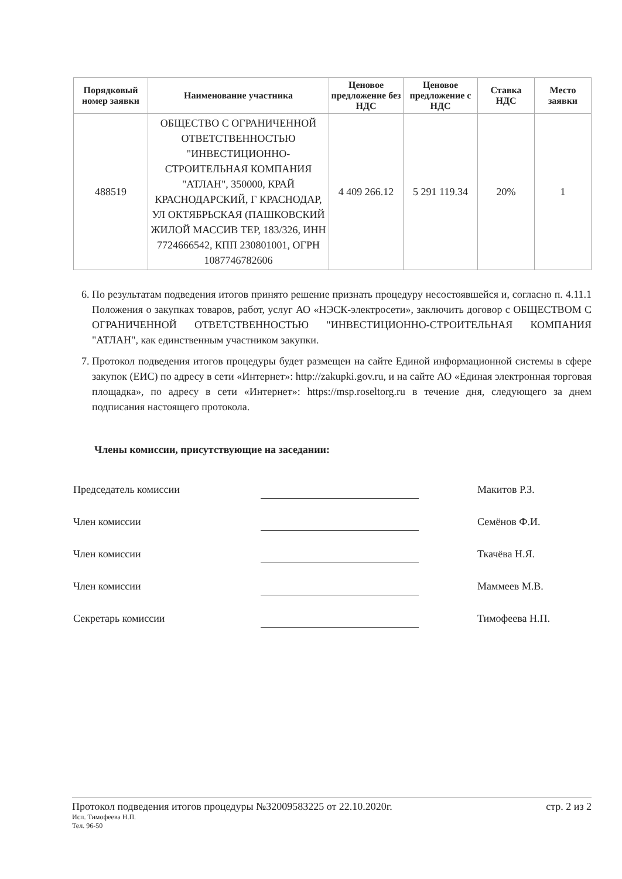| Порядковый номер заявки | Наименование участника | Ценовое предложение без НДС | Ценовое предложение с НДС | Ставка НДС | Место заявки |
| --- | --- | --- | --- | --- | --- |
| 488519 | ОБЩЕСТВО С ОГРАНИЧЕННОЙ ОТВЕТСТВЕННОСТЬЮ "ИНВЕСТИЦИОННО-СТРОИТЕЛЬНАЯ КОМПАНИЯ "АТЛАН", 350000, КРАЙ КРАСНОДАРСКИЙ, Г КРАСНОДАР, УЛ ОКТЯБРЬСКАЯ (ПАШКОВСКИЙ ЖИЛОЙ МАССИВ ТЕР, 183/326, ИНН 7724666542, КПП 230801001, ОГРН 1087746782606 | 4 409 266.12 | 5 291 119.34 | 20% | 1 |
6. По результатам подведения итогов принято решение признать процедуру несостоявшейся и, согласно п. 4.11.1 Положения о закупках товаров, работ, услуг АО «НЭСК-электросети», заключить договор с ОБЩЕСТВОМ С ОГРАНИЧЕННОЙ ОТВЕТСТВЕННОСТЬЮ "ИНВЕСТИЦИОННО-СТРОИТЕЛЬНАЯ КОМПАНИЯ "АТЛАН", как единственным участником закупки.
7. Протокол подведения итогов процедуры будет размещен на сайте Единой информационной системы в сфере закупок (ЕИС) по адресу в сети «Интернет»: http://zakupki.gov.ru, и на сайте АО «Единая электронная торговая площадка», по адресу в сети «Интернет»: https://msp.roseltorg.ru в течение дня, следующего за днем подписания настоящего протокола.
Члены комиссии, присутствующие на заседании:
Председатель комиссии Макитов Р.З.
Член комиссии Семёнов Ф.И.
Член комиссии Ткачёва Н.Я.
Член комиссии Маммеев М.В.
Секретарь комиссии Тимофеева Н.П.
Протокол подведения итогов процедуры №32009583225 от 22.10.2020г. стр. 2 из 2
Исп. Тимофеева Н.П.
Тел. 96-50